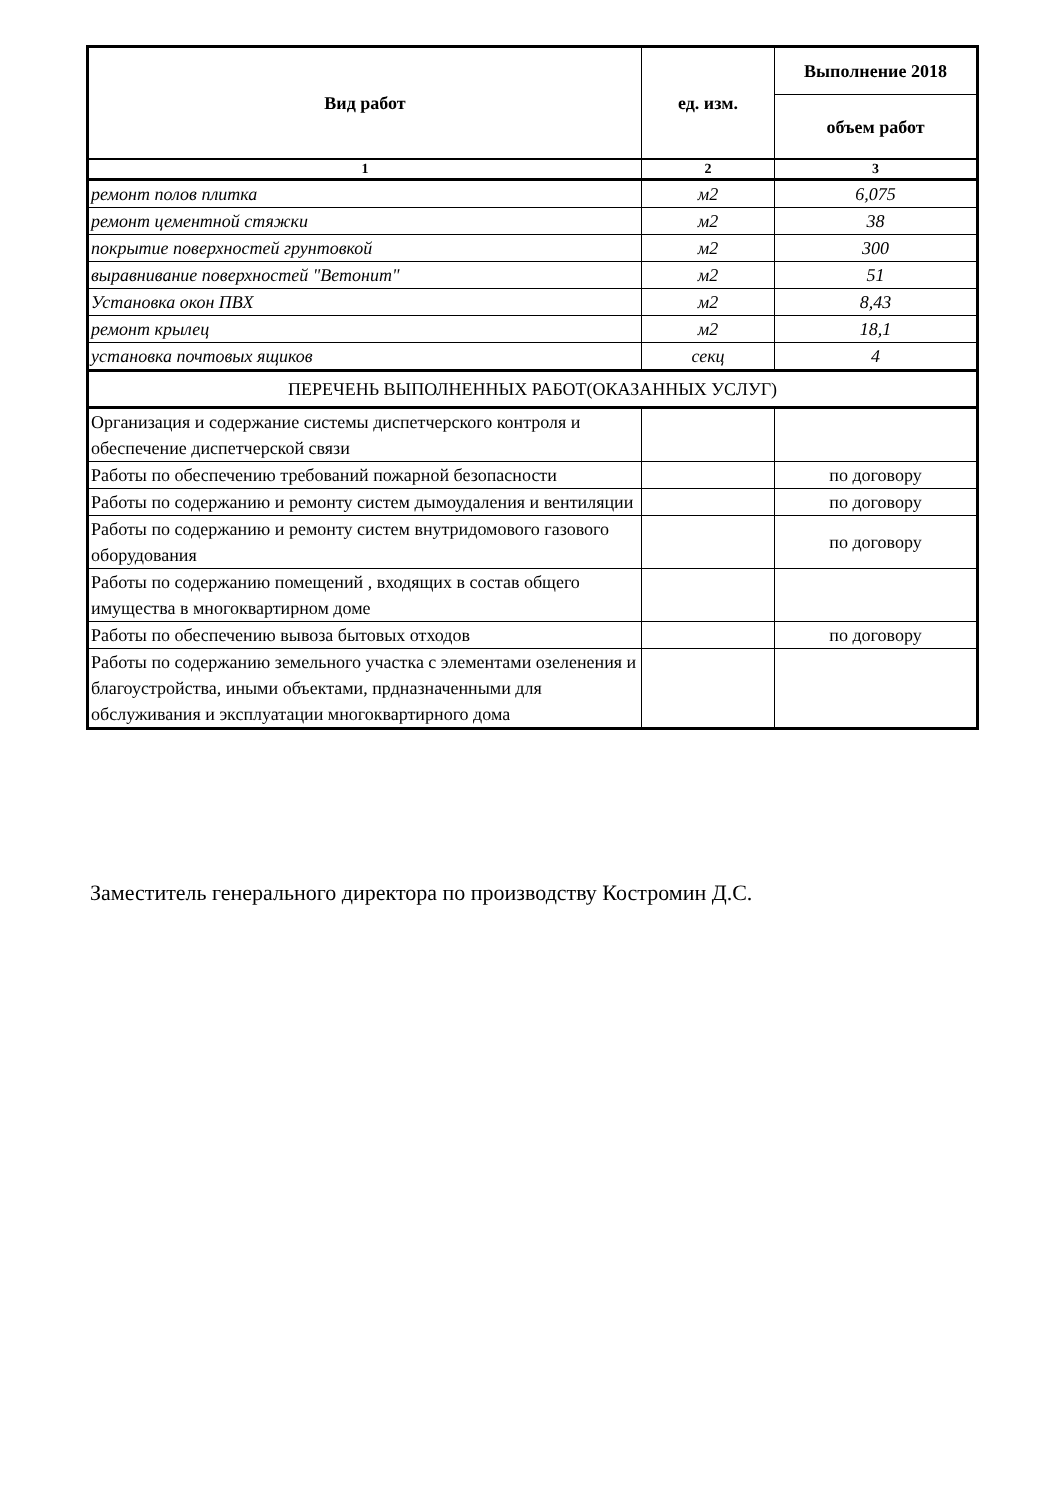| Вид работ | ед. изм. | Выполнение 2018 |
| --- | --- | --- |
| | | объем работ |
| 1 | 2 | 3 |
| ремонт полов плитка | м2 | 6,075 |
| ремонт цементной стяжки | м2 | 38 |
| покрытие поверхностей грунтовкой | м2 | 300 |
| выравнивание поверхностей "Ветонит" | м2 | 51 |
| Установка окон ПВХ | м2 | 8,43 |
| ремонт крылец | м2 | 18,1 |
| установка почтовых ящиков | секц | 4 |
| ПЕРЕЧЕНЬ ВЫПОЛНЕННЫХ РАБОТ(ОКАЗАННЫХ УСЛУГ) | | |
| Организация и содержание системы диспетчерского контроля и обеспечение диспетчерской связи | | |
| Работы по обеспечению требований пожарной безопасности | | по договору |
| Работы по содержанию и ремонту систем дымоудаления и вентиляции | | по договору |
| Работы по содержанию и ремонту систем внутридомового газового оборудования | | по договору |
| Работы по содержанию помещений , входящих в состав общего имущества в многоквартирном доме | | |
| Работы по обеспечению вывоза бытовых отходов | | по договору |
| Работы по содержанию земельного участка с элементами озеленения и благоустройства, иными объектами, прдназначенными для обслуживания и эксплуатации многоквартирного дома | | |
Заместитель генерального директора по производству Костромин Д.С.